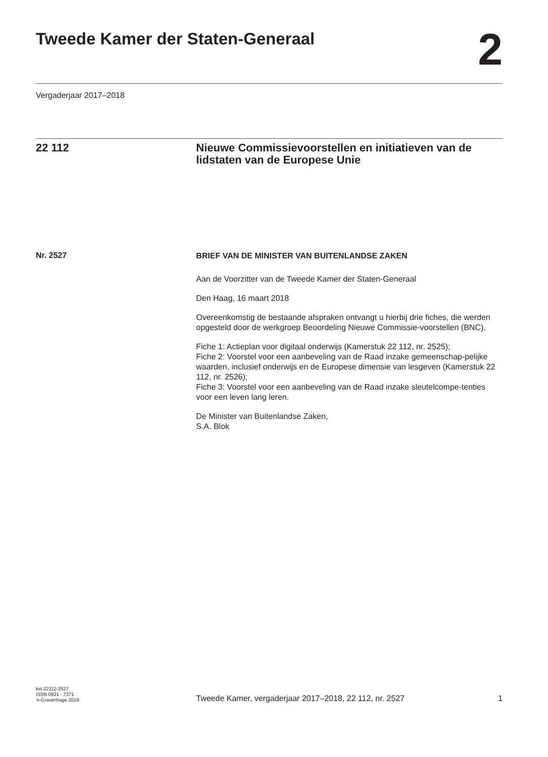Tweede Kamer der Staten-Generaal
2
Vergaderjaar 2017–2018
22 112 Nieuwe Commissievoorstellen en initiatieven van de lidstaten van de Europese Unie
Nr. 2527
BRIEF VAN DE MINISTER VAN BUITENLANDSE ZAKEN
Aan de Voorzitter van de Tweede Kamer der Staten-Generaal
Den Haag, 16 maart 2018
Overeenkomstig de bestaande afspraken ontvangt u hierbij drie fiches, die werden opgesteld door de werkgroep Beoordeling Nieuwe Commissie-voorstellen (BNC).
Fiche 1: Actieplan voor digitaal onderwijs (Kamerstuk 22 112, nr. 2525);
Fiche 2: Voorstel voor een aanbeveling van de Raad inzake gemeenschap-pelijke waarden, inclusief onderwijs en de Europese dimensie van lesgeven (Kamerstuk 22 112, nr. 2526);
Fiche 3: Voorstel voor een aanbeveling van de Raad inzake sleutelcompe-tenties voor een leven lang leren.
De Minister van Buitenlandse Zaken,
S.A. Blok
kst-22112-2527
ISSN 0921 - 7371
’s-Gravenhage 2018
Tweede Kamer, vergaderjaar 2017–2018, 22 112, nr. 2527
1